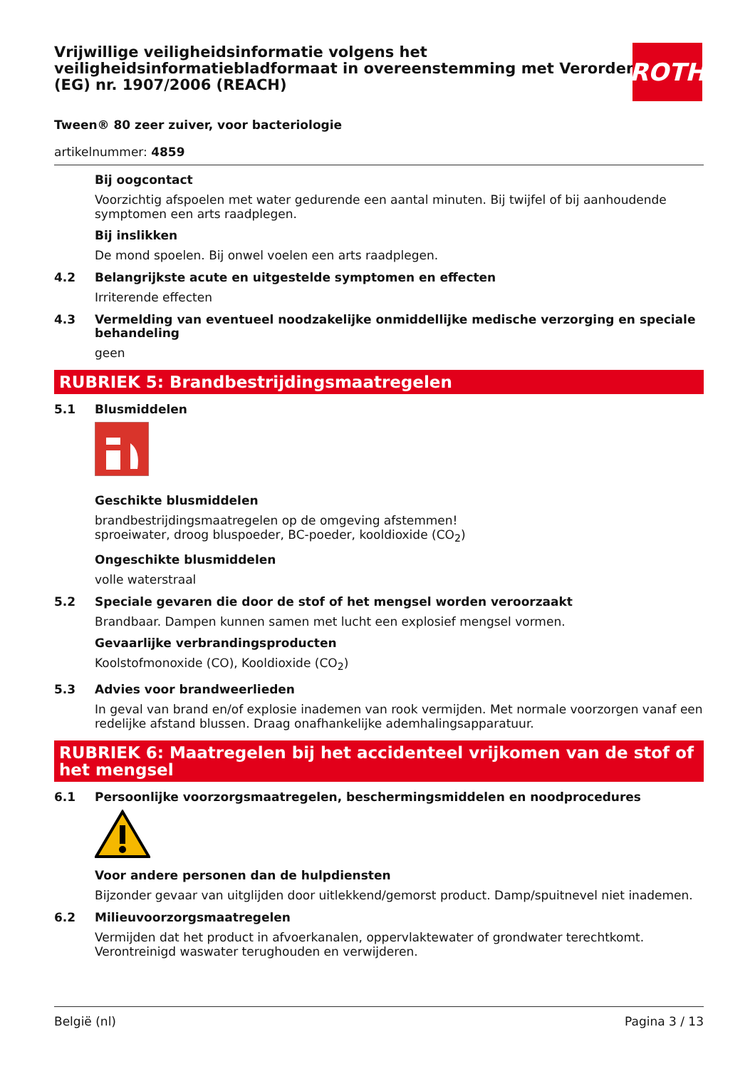Vrijwillige veiligheidsinformatie volgens het veiligheidsinformatiebladformaat in overeenstemming met Verordening (EG) nr. 1907/2006 (REACH)
Tween® 80 zeer zuiver, voor bacteriologie
artikelnummer: 4859
Bij oogcontact
Voorzichtig afspoelen met water gedurende een aantal minuten. Bij twijfel of bij aanhoudende symp­tomen een arts raadplegen.
Bij inslikken
De mond spoelen. Bij onwel voelen een arts raadplegen.
4.2 Belangrijkste acute en uitgestelde symptomen en effecten
Irriterende effecten
4.3 Vermelding van eventueel noodzakelijke onmiddellijke medische verzorging en speciale behandeling
geen
RUBRIEK 5: Brandbestrijdingsmaatregelen
5.1 Blusmiddelen
Geschikte blusmiddelen
brandbestrijdingsmaatregelen op de omgeving afstemmen!
sproeiwater, droog bluspoeder, BC-poeder, kooldioxide (CO<sub>2</sub>)
Ongeschikte blusmiddelen
volle waterstraal
5.2 Speciale gevaren die door de stof of het mengsel worden veroorzaakt
Brandbaar. Dampen kunnen samen met lucht een explosief mengsel vormen.
Gevaarlijke verbrandingsproducten
Koolstofmonoxide (CO), Kooldioxide (CO<sub>2</sub>)
5.3 Advies voor brandweerlieden
In geval van brand en/of explosie inademen van rook vermijden. Met normale voorzorgen vanaf een redelijke afstand blussen. Draag onafhankelijke ademhalingsapparatuur.
RUBRIEK 6: Maatregelen bij het accidenteel vrijkomen van de stof of het mengsel
6.1 Persoonlijke voorzorgsmaatregelen, beschermingsmiddelen en noodprocedures
Voor andere personen dan de hulpdiensten
Bijzonder gevaar van uitglijden door uitlekkend/gemorst product. Damp/spuitnevel niet inademen.
6.2 Milieuvoorzorgsmaatregelen
Vermijden dat het product in afvoerkanalen, oppervlaktewater of grondwater terechtkomt. Verontrei­nigd waswater terughouden en verwijderen.
ROTH
België (nl) Pagina 3 / 13